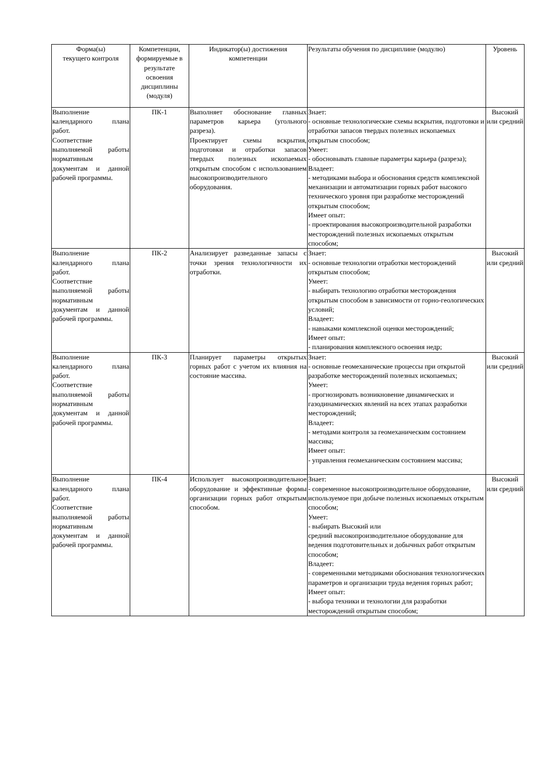| Форма(ы) текущего контроля | Компетенции, формируемые в результате освоения дисциплины (модуля) | Индикатор(ы) достижения компетенции | Результаты обучения по дисциплине (модулю) | Уровень |
| --- | --- | --- | --- | --- |
| Выполнение календарного плана работ. Соответствие выполняемой работы нормативным документам и данной рабочей программы. | ПК-1 | Выполняет обоснование главных параметров карьера (угольного разреза). Проектирует схемы вскрытия, подготовки и отработки запасов твердых полезных ископаемых открытым способом с использованием высокопроизводительного оборудования. | Знает: - основные технологические схемы вскрытия, подготовки и отработки запасов твердых полезных ископаемых открытым способом; Умеет: - обосновывать главные параметры карьера (разреза); Владеет: - методиками выбора и обоснования средств комплексной механизации и автоматизации горных работ высокого технического уровня при разработке месторождений открытым способом; Имеет опыт: - проектирования высокопроизводительной разработки месторождений полезных ископаемых открытым способом; | Высокий или средний |
| Выполнение календарного плана работ. Соответствие выполняемой работы нормативным документам и данной рабочей программы. | ПК-2 | Анализирует разведанные запасы с точки зрения технологичности их отработки. | Знает: - основные технологии отработки месторождений открытым способом; Умеет: - выбирать технологию отработки месторождения открытым способом в зависимости от горно-геологических условий; Владеет: - навыками комплексной оценки месторождений; Имеет опыт: - планирования комплексного освоения недр; | Высокий или средний |
| Выполнение календарного плана работ. Соответствие выполняемой работы нормативным документам и данной рабочей программы. | ПК-3 | Планирует параметры открытых горных работ с учетом их влияния на состояние массива. | Знает: - основные геомеханические процессы при открытой разработке месторождений полезных ископаемых; Умеет: - прогнозировать возникновение динамических и газодинамических явлений на всех этапах разработки месторождений; Владеет: - методами контроля за геомеханическим состоянием массива; Имеет опыт: - управления геомеханическим состоянием массива; | Высокий или средний |
| Выполнение календарного плана работ. Соответствие выполняемой работы нормативным документам и данной рабочей программы. | ПК-4 | Использует высокопроизводительное оборудование и эффективные формы организации горных работ открытым способом. | Знает: - современное высокопроизводительное оборудование, используемое при добыче полезных ископаемых открытым способом; Умеет: - выбирать Высокий или средний высокопроизводительное оборудование для ведения подготовительных и добычных работ открытым способом; Владеет: - современными методиками обоснования технологических параметров и организации труда ведения горных работ; Имеет опыт: - выбора техники и технологии для разработки месторождений открытым способом; | Высокий или средний |